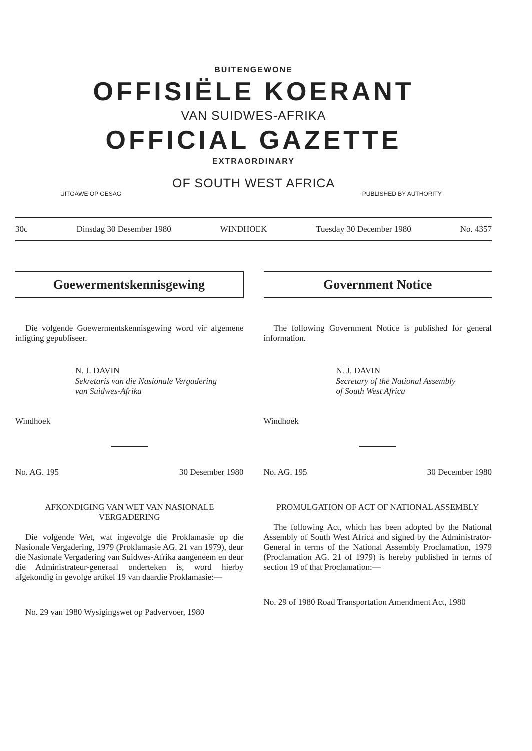BUITENGEWONE
OFFISIËLE KOERANT
VAN SUIDWES-AFRIKA
OFFICIAL GAZETTE
EXTRAORDINARY
OF SOUTH WEST AFRICA
UITGAWE OP GESAG PUBLISHED BY AUTHORITY
30c Dinsdag 30 Desember 1980 WINDHOEK Tuesday 30 December 1980 No. 4357
Goewermentskennisgewing
Die volgende Goewermentskennisgewing word vir algemene inligting gepubliseer.
N. J. DAVIN
Sekretaris van die Nasionale Vergadering
van Suidwes-Afrika
Windhoek
No. AG. 195 30 Desember 1980
AFKONDIGING VAN WET VAN NASIONALE VERGADERING
Die volgende Wet, wat ingevolge die Proklamasie op die Nasionale Vergadering, 1979 (Proklamasie AG. 21 van 1979), deur die Nasionale Vergadering van Suidwes-Afrika aangeneem en deur die Administrateur-generaal onderteken is, word hierby afgekondig in gevolge artikel 19 van daardie Proklamasie:—
No. 29 van 1980 Wysigingswet op Padvervoer, 1980
Government Notice
The following Government Notice is published for general information.
N. J. DAVIN
Secretary of the National Assembly
of South West Africa
Windhoek
No. AG. 195 30 December 1980
PROMULGATION OF ACT OF NATIONAL ASSEMBLY
The following Act, which has been adopted by the National Assembly of South West Africa and signed by the Administrator-General in terms of the National Assembly Proclamation, 1979 (Proclamation AG. 21 of 1979) is hereby published in terms of section 19 of that Proclamation:—
No. 29 of 1980 Road Transportation Amendment Act, 1980